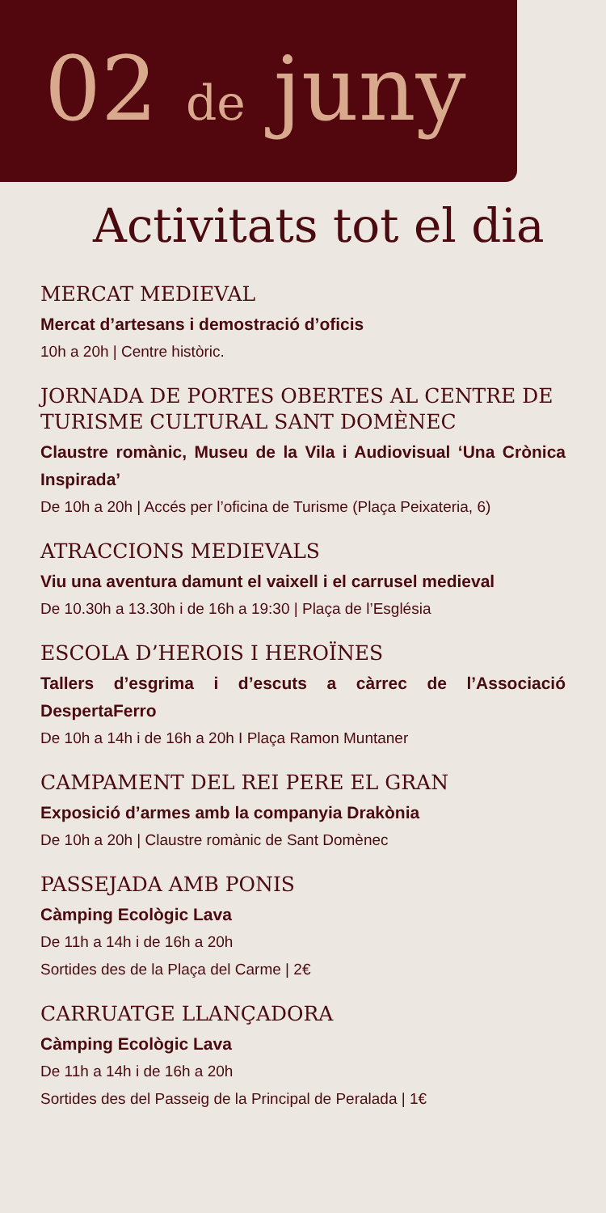02 de juny
Activitats tot el dia
MERCAT MEDIEVAL
Mercat d’artesans i demostració d’oficis
10h a 20h | Centre històric.
JORNADA DE PORTES OBERTES AL CENTRE DE TURISME CULTURAL SANT DOMÈNEC
Claustre romànic, Museu de la Vila i Audiovisual ‘Una Crònica Inspirada’
De 10h a 20h | Accés per l’oficina de Turisme (Plaça Peixateria, 6)
ATRACCIONS MEDIEVALS
Viu una aventura damunt el vaixell i el carrusel medieval
De 10.30h a 13.30h i de 16h a 19:30 | Plaça de l’Església
ESCOLA D’HEROIS I HEROÏNES
Tallers d’esgrima i d’escuts a càrrec de l’Associació DespertaFerro
De 10h a 14h i de 16h a 20h I Plaça Ramon Muntaner
CAMPAMENT DEL REI PERE EL GRAN
Exposició d’armes amb la companyia Drakònia
De 10h a 20h | Claustre romànic de Sant Domènec
PASSEJADA AMB PONIS
Càmping Ecològic Lava
De 11h a 14h i de 16h a 20h
Sortides des de la Plaça del Carme | 2€
CARRUATGE LLANÇADORA
Càmping Ecològic Lava
De 11h a 14h i de 16h a 20h
Sortides des del Passeig de la Principal de Peralada | 1€